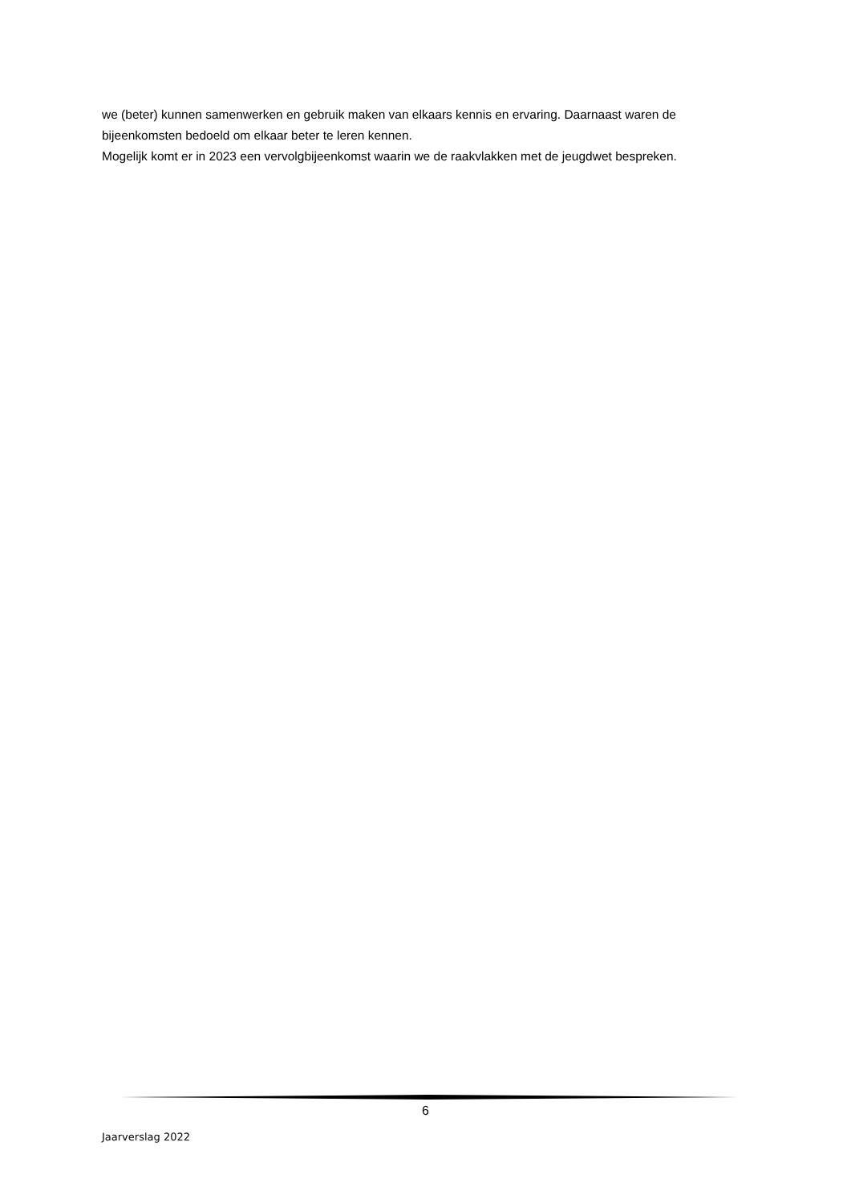we (beter) kunnen samenwerken en gebruik maken van elkaars kennis en ervaring. Daarnaast waren de bijeenkomsten bedoeld om elkaar beter te leren kennen.
Mogelijk komt er in 2023 een vervolgbijeenkomst waarin we de raakvlakken met de jeugdwet bespreken.
6
Jaarverslag 2022